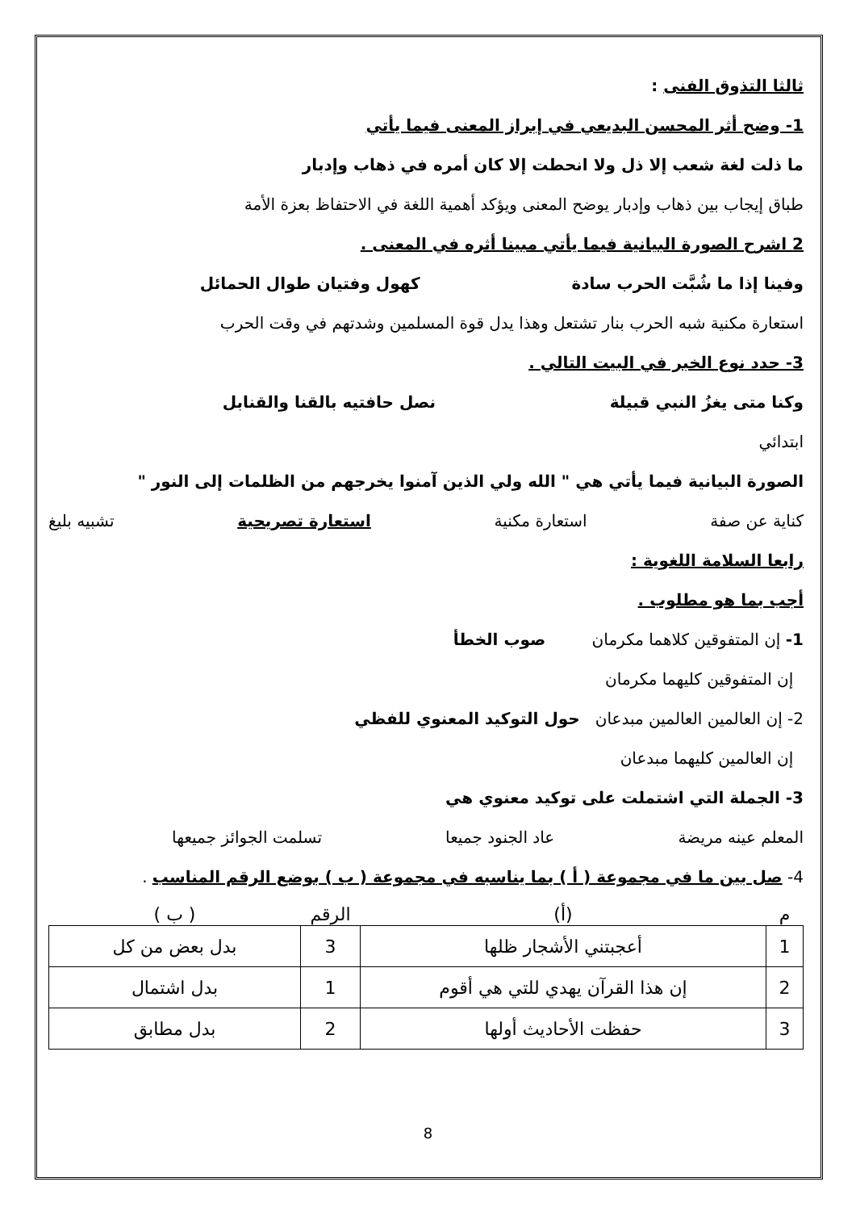ثالثا التذوق الفنى :
1- وضح أثر المحسن البديعي في إبراز المعنى فيما يأتي
ما ذلت لغة شعب إلا ذل ولا انحطت إلا كان أمره في ذهاب وإدبار
طباق إيجاب بين ذهاب وإدبار يوضح المعنى ويؤكد أهمية اللغة في الاحتفاظ بعزة الأمة
2 اشرح الصورة البيانية فيما يأتي مبينا أثره في المعنى .
وفينا إذا ما شُبَّت الحرب سادة كهول وفتيان طوال الحمائل
استعارة مكنية شبه الحرب بنار تشتعل وهذا يدل قوة المسلمين وشدتهم في وقت الحرب
3- حدد نوع الخبر في البيت التالي .
وكنا متى يغزُ النبي قبيلة نصل حافتيه بالقنا والقنابل
ابتدائي
الصورة البيانية فيما يأتي هي " الله ولي الذين آمنوا يخرجهم من الظلمات إلى النور "
كناية عن صفة استعارة مكنية استعارة تصريحية تشبيه بليغ
رابعا السلامة اللغوية :
أجب بما هو مطلوب .
1- إن المتفوقين كلاهما مكرمان صوب الخطأ
إن المتفوقين كليهما مكرمان
2- إن العالمين العالمين مبدعان حول التوكيد المعنوي للفظي
إن العالمين كليهما مبدعان
3- الجملة التي اشتملت على توكيد معنوي هي
المعلم عينه مريضة عاد الجنود جميعا تسلمت الجوائز جميعها
4- صل بين ما في مجموعة ( أ ) بما يناسبه في مجموعة ( ب ) بوضع الرقم المناسب .
| م | (أ) | الرقم | ( ب ) |
| --- | --- | --- | --- |
| 1 | أعجبتني الأشجار ظلها | 3 | بدل بعض من كل |
| 2 | إن هذا القرآن يهدي للتي هي أقوم | 1 | بدل اشتمال |
| 3 | حفظت الأحاديث أولها | 2 | بدل مطابق |
8